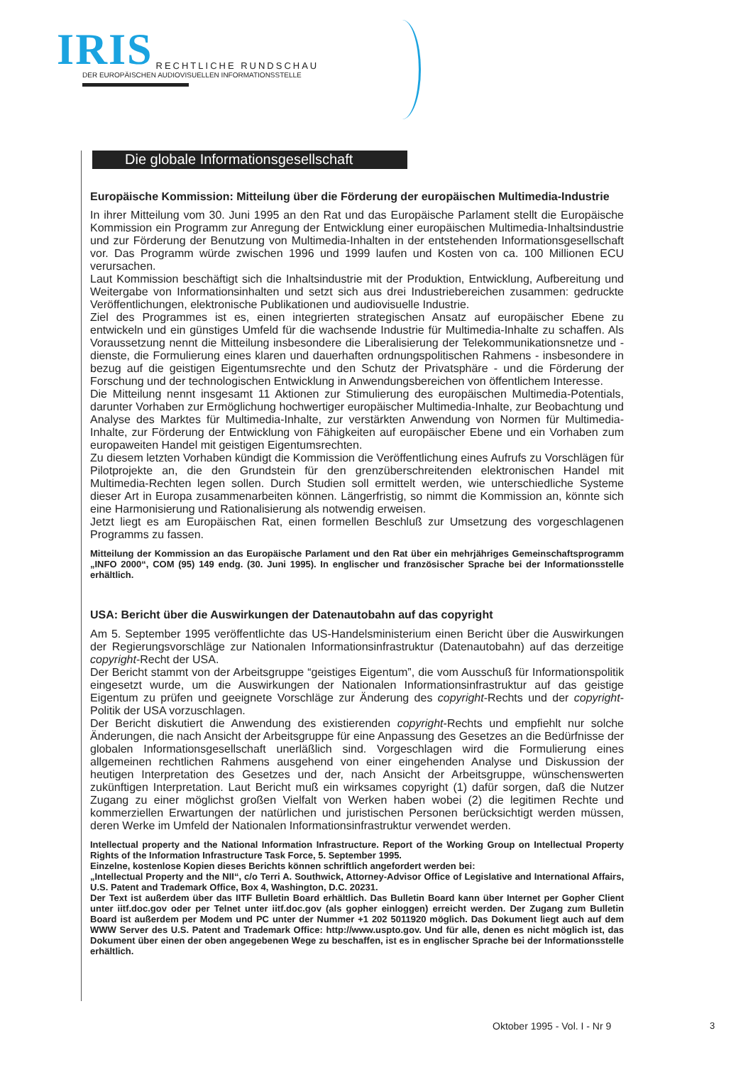IRIS RECHTLICHE RUNDSCHAU
DER EUROPÄISCHEN AUDIOVISUELLEN INFORMATIONSSTELLE
Die globale Informationsgesellschaft
Europäische Kommission: Mitteilung über die Förderung der europäischen Multimedia-Industrie
In ihrer Mitteilung vom 30. Juni 1995 an den Rat und das Europäische Parlament stellt die Europäische Kommission ein Programm zur Anregung der Entwicklung einer europäischen Multimedia-Inhaltsindustrie und zur Förderung der Benutzung von Multimedia-Inhalten in der entstehenden Informationsgesellschaft vor. Das Programm würde zwischen 1996 und 1999 laufen und Kosten von ca. 100 Millionen ECU verursachen.
Laut Kommission beschäftigt sich die Inhaltsindustrie mit der Produktion, Entwicklung, Aufbereitung und Weitergabe von Informationsinhalten und setzt sich aus drei Industriebereichen zusammen: gedruckte Veröffentlichungen, elektronische Publikationen und audiovisuelle Industrie.
Ziel des Programmes ist es, einen integrierten strategischen Ansatz auf europäischer Ebene zu entwickeln und ein günstiges Umfeld für die wachsende Industrie für Multimedia-Inhalte zu schaffen. Als Voraussetzung nennt die Mitteilung insbesondere die Liberalisierung der Telekommunikationsnetze und -dienste, die Formulierung eines klaren und dauerhaften ordnungspolitischen Rahmens - insbesondere in bezug auf die geistigen Eigentumsrechte und den Schutz der Privatsphäre - und die Förderung der Forschung und der technologischen Entwicklung in Anwendungsbereichen von öffentlichem Interesse.
Die Mitteilung nennt insgesamt 11 Aktionen zur Stimulierung des europäischen Multimedia-Potentials, darunter Vorhaben zur Ermöglichung hochwertiger europäischer Multimedia-Inhalte, zur Beobachtung und Analyse des Marktes für Multimedia-Inhalte, zur verstärkten Anwendung von Normen für Multimedia-Inhalte, zur Förderung der Entwicklung von Fähigkeiten auf europäischer Ebene und ein Vorhaben zum europaweiten Handel mit geistigen Eigentumsrechten.
Zu diesem letzten Vorhaben kündigt die Kommission die Veröffentlichung eines Aufrufs zu Vorschlägen für Pilotprojekte an, die den Grundstein für den grenzüberschreitenden elektronischen Handel mit Multimedia-Rechten legen sollen. Durch Studien soll ermittelt werden, wie unterschiedliche Systeme dieser Art in Europa zusammenarbeiten können. Längerfristig, so nimmt die Kommission an, könnte sich eine Harmonisierung und Rationalisierung als notwendig erweisen.
Jetzt liegt es am Europäischen Rat, einen formellen Beschluß zur Umsetzung des vorgeschlagenen Programms zu fassen.
Mitteilung der Kommission an das Europäische Parlament und den Rat über ein mehrjähriges Gemeinschaftsprogramm „INFO 2000“, COM (95) 149 endg. (30. Juni 1995). In englischer und französischer Sprache bei der Informationsstelle erhältlich.
USA: Bericht über die Auswirkungen der Datenautobahn auf das copyright
Am 5. September 1995 veröffentlichte das US-Handelsministerium einen Bericht über die Auswirkungen der Regierungsvorschläge zur Nationalen Informationsinfrastruktur (Datenautobahn) auf das derzeitige copyright-Recht der USA.
Der Bericht stammt von der Arbeitsgruppe “geistiges Eigentum”, die vom Ausschuß für Informationspolitik eingesetzt wurde, um die Auswirkungen der Nationalen Informationsinfrastruktur auf das geistige Eigentum zu prüfen und geeignete Vorschläge zur Änderung des copyright-Rechts und der copyright-Politik der USA vorzuschlagen.
Der Bericht diskutiert die Anwendung des existierenden copyright-Rechts und empfiehlt nur solche Änderungen, die nach Ansicht der Arbeitsgruppe für eine Anpassung des Gesetzes an die Bedürfnisse der globalen Informationsgesellschaft unerläßlich sind. Vorgeschlagen wird die Formulierung eines allgemeinen rechtlichen Rahmens ausgehend von einer eingehenden Analyse und Diskussion der heutigen Interpretation des Gesetzes und der, nach Ansicht der Arbeitsgruppe, wünschenswerten zukünftigen Interpretation. Laut Bericht muß ein wirksames copyright (1) dafür sorgen, daß die Nutzer Zugang zu einer möglichst großen Vielfalt von Werken haben wobei (2) die legitimen Rechte und kommerziellen Erwartungen der natürlichen und juristischen Personen berücksichtigt werden müssen, deren Werke im Umfeld der Nationalen Informationsinfrastruktur verwendet werden.
Intellectual property and the National Information Infrastructure. Report of the Working Group on Intellectual Property Rights of the Information Infrastructure Task Force, 5. September 1995.
Einzelne, kostenlose Kopien dieses Berichts können schriftlich angefordert werden bei:
„Intellectual Property and the NII“, c/o Terri A. Southwick, Attorney-Advisor Office of Legislative and International Affairs, U.S. Patent and Trademark Office, Box 4, Washington, D.C. 20231.
Der Text ist außerdem über das IITF Bulletin Board erhältlich. Das Bulletin Board kann über Internet per Gopher Client unter iitf.doc.gov oder per Telnet unter iitf.doc.gov (als gopher einloggen) erreicht werden. Der Zugang zum Bulletin Board ist außerdem per Modem und PC unter der Nummer +1 202 5011920 möglich. Das Dokument liegt auch auf dem WWW Server des U.S. Patent and Trademark Office: http://www.uspto.gov. Und für alle, denen es nicht möglich ist, das Dokument über einen der oben angegebenen Wege zu beschaffen, ist es in englischer Sprache bei der Informationsstelle erhältlich.
Oktober 1995 - Vol. I - Nr 9 3